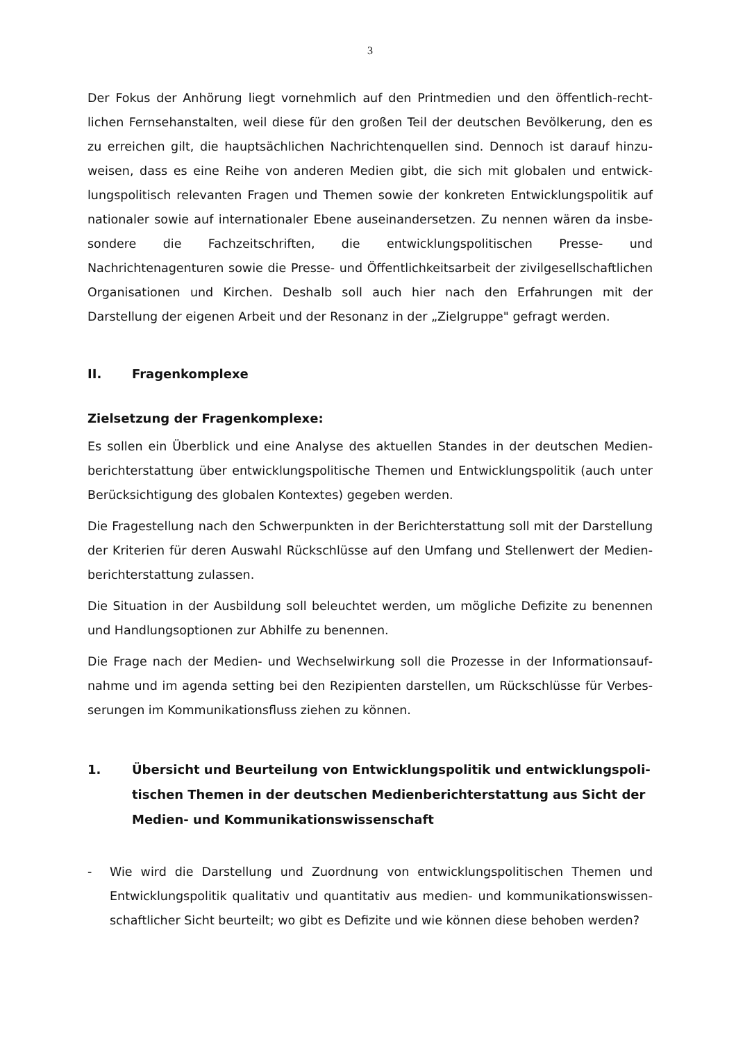3
Der Fokus der Anhörung liegt vornehmlich auf den Printmedien und den öffentlich-recht­lichen Fernsehanstalten, weil diese für den großen Teil der deutschen Bevölkerung, den es zu erreichen gilt, die hauptsächlichen Nachrichtenquellen sind. Dennoch ist darauf hinzu­weisen, dass es eine Reihe von anderen Medien gibt, die sich mit globalen und entwick­lungspolitisch relevanten Fragen und Themen sowie der konkreten Entwicklungspolitik auf nationaler sowie auf internationaler Ebene auseinandersetzen. Zu nennen wären da insbe­sondere die Fachzeitschriften, die entwicklungspolitischen Presse- und Nachrichtenagenturen sowie die Presse- und Öffentlichkeitsarbeit der zivilgesellschaftlichen Organisationen und Kirchen. Deshalb soll auch hier nach den Erfahrungen mit der Darstellung der eigenen Arbeit und der Resonanz in der „Zielgruppe" gefragt werden.
II. Fragenkomplexe
Zielsetzung der Fragenkomplexe:
Es sollen ein Überblick und eine Analyse des aktuellen Standes in der deutschen Medien­berichterstattung über entwicklungspolitische Themen und Entwicklungspolitik (auch unter Berücksichtigung des globalen Kontextes) gegeben werden.
Die Fragestellung nach den Schwerpunkten in der Berichterstattung soll mit der Darstellung der Kriterien für deren Auswahl Rückschlüsse auf den Umfang und Stellenwert der Medien­berichterstattung zulassen.
Die Situation in der Ausbildung soll beleuchtet werden, um mögliche Defizite zu benennen und Handlungsoptionen zur Abhilfe zu benennen.
Die Frage nach der Medien- und Wechselwirkung soll die Prozesse in der Informationsauf­nahme und im agenda setting bei den Rezipienten darstellen, um Rückschlüsse für Verbes­serungen im Kommunikationsfluss ziehen zu können.
1. Übersicht und Beurteilung von Entwicklungspolitik und entwicklungspoli­tischen Themen in der deutschen Medienberichterstattung aus Sicht der Medien- und Kommunikationswissenschaft
- Wie wird die Darstellung und Zuordnung von entwicklungspolitischen Themen und Entwicklungspolitik qualitativ und quantitativ aus medien- und kommunikationswissen­schaftlicher Sicht beurteilt; wo gibt es Defizite und wie können diese behoben werden?